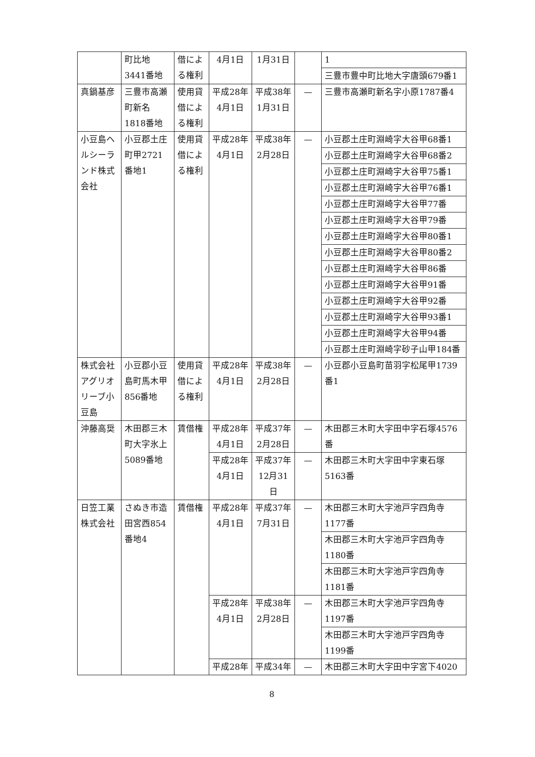| | 町比地3441番地 | 借による権利 | 4月1日 | 1月31日 | | 1 |
| | | | | | | 三豊市豊中町比地大字唐頭679番1 |
| 真鍋基彦 | 三豊市高瀬町新名1818番地 | 使用貸借による権利 | 平成28年 4月1日 | 平成38年 1月31日 | — | 三豊市高瀬町新名字小原1787番4 |
| 小豆島ヘルシーランド株式会社 | 小豆郡土庄町甲2721番地1 | 使用貸借による権利 | 平成28年 4月1日 | 平成38年 2月28日 | — | 小豆郡土庄町淵崎字大谷甲68番1 |
| | | | | | | 小豆郡土庄町淵崎字大谷甲68番2 |
| | | | | | | 小豆郡土庄町淵崎字大谷甲75番1 |
| | | | | | | 小豆郡土庄町淵崎字大谷甲76番1 |
| | | | | | | 小豆郡土庄町淵崎字大谷甲77番 |
| | | | | | | 小豆郡土庄町淵崎字大谷甲79番 |
| | | | | | | 小豆郡土庄町淵崎字大谷甲80番1 |
| | | | | | | 小豆郡土庄町淵崎字大谷甲80番2 |
| | | | | | | 小豆郡土庄町淵崎字大谷甲86番 |
| | | | | | | 小豆郡土庄町淵崎字大谷甲91番 |
| | | | | | | 小豆郡土庄町淵崎字大谷甲92番 |
| | | | | | | 小豆郡土庄町淵崎字大谷甲93番1 |
| | | | | | | 小豆郡土庄町淵崎字大谷甲94番 |
| | | | | | | 小豆郡土庄町淵崎字砂子山甲184番 |
| 株式会社アグリオリーブ小豆島 | 小豆郡小豆島町馬木甲856番地 | 使用貸借による権利 | 平成28年 4月1日 | 平成38年 2月28日 | — | 小豆郡小豆島町苗羽字松尾甲1739番1 |
| 沖藤高奨 | 木田郡三木町大字氷上5089番地 | 賃借権 | 平成28年 4月1日 | 平成37年 2月28日 | — | 木田郡三木町大字田中字石塚4576番 |
| | | | 平成28年 4月1日 | 平成37年 12月31日 | — | 木田郡三木町大字田中字東石塚5163番 |
| 日笠工業株式会社 | さぬき市造田宮西854番地4 | 賃借権 | 平成28年 4月1日 | 平成37年 7月31日 | — | 木田郡三木町大字池戸字四角寺1177番 |
| | | | | | | 木田郡三木町大字池戸字四角寺1180番 |
| | | | | | | 木田郡三木町大字池戸字四角寺1181番 |
| | | | 平成28年 4月1日 | 平成38年 2月28日 | — | 木田郡三木町大字池戸字四角寺1197番 |
| | | | | | | 木田郡三木町大字池戸字四角寺1199番 |
| | | | 平成28年 | 平成34年 | — | 木田郡三木町大字田中字宮下4020 |
8